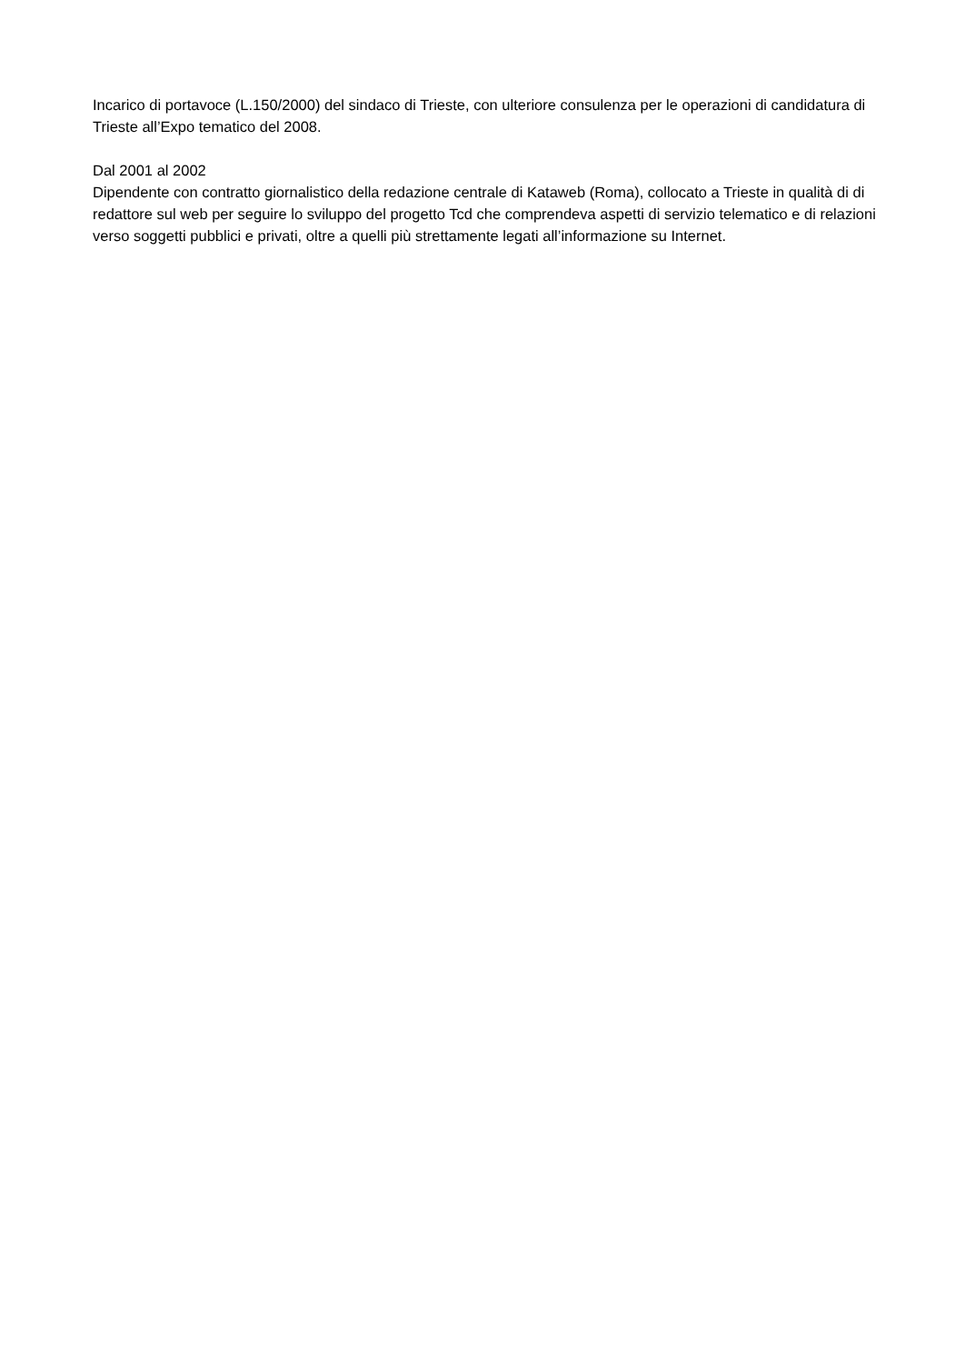Incarico di portavoce (L.150/2000) del sindaco di Trieste, con ulteriore consulenza per le operazioni di candidatura di Trieste all’Expo tematico del 2008.
Dal 2001 al 2002
Dipendente con contratto giornalistico della redazione centrale di Kataweb (Roma), collocato a Trieste in qualità di di redattore sul web per seguire lo sviluppo del progetto Tcd che comprendeva aspetti di servizio telematico e di relazioni verso soggetti pubblici e privati, oltre a quelli più strettamente legati all’informazione su Internet.